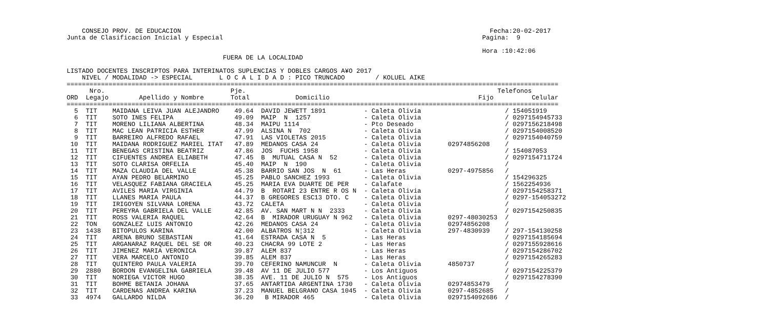CONSEJO PROV. DE EDUCACION                                                                                 Fecha:20-02-2017
Junta de Clasificacion Inicial y Especial                                                                    Pagina:  9

                                                                                                             Hora :10:42:06
                                         FUERA DE LA LOCALIDAD

LISTADO DOCENTES INSCRIPTOS PARA INTERINATOS SUPLENCIAS Y DOBLES CARGOS A¥O 2017
    NIVEL / MODALIDAD -> ESPECIAL       L O C A L I D A D : PICO TRUNCADO        / KOLUEL AIKE
=================================================================================================================================
      Nro.                                 Pje.                                                                  Telefonos
ORD  Legajo        Apellido y Nombre       Total            Domicilio                                       Fijo          Celular
=================================================================================================================================
  5  TIT    MAIDANA LEIVA JUAN ALEJANDRO    49.64  DAVID JEWETT 1891          - Caleta Olivia                      / 154051919
  6  TIT    SOTO INES FELIPA                49.09  MAIP  N  1257              - Caleta Olivia                      / 0297154945733
  7  TIT    MORENO LILIANA ALBERTINA        48.34  MAIPU 1114                 - Pto Deseado                        / 0297156218498
  8  TIT    MAC LEAN PATRICIA ESTHER        47.99  ALSINA N  702              - Caleta Olivia                      / 0297154008520
  9  TIT    BARREIRO ALFREDO RAFAEL         47.91  LAS VIOLETAS 2015          - Caleta Olivia                      / 0297154040759
 10  TIT    MAIDANA RODRIGUEZ MARIEL ITAT   47.89  MEDANOS CASA 24            - Caleta Olivia       02974856208    /
 11  TIT    BENEGAS CRISTINA BEATRIZ        47.86  JOS  FUCHS 1958            - Caleta Olivia                      / 154087053
 12  TIT    CIFUENTES ANDREA ELIABETH       47.45  B  MUTUAL CASA N  52       - Caleta Olivia                      / 0297154711724
 13  TIT    SOTO CLARISA ORFELIA            45.40  MAIP  N  190               - Caleta Olivia                      /
 14  TIT    MAZA CLAUDIA DEL VALLE          45.38  BARRIO SAN JOS  N  61      - Las Heras           0297-4975856   /
 15  TIT    AYAN PEDRO BELARMINO            45.25  PABLO SANCHEZ 1993         - Caleta Olivia                      / 154296325
 16  TIT    VELASQUEZ FABIANA GRACIELA      45.25  MARIA EVA DUARTE DE PER    - Calafate                           / 1562254936
 17  TIT    AVILES MARIA VIRGINIA           44.79  B  ROTARI 23 ENTRE R OS N  - Caleta Olivia                      / 0297154258371
 18  TIT    LLANES MARIA PAULA              44.37  B GREGORES ESC13 DTO. C    - Caleta Olivia                      / 0297-154053272
 19  TIT    IRIGOYEN SILVANA LORENA         43.72  CALETA                     - Caleta Olivia                      /
 20  TIT    PEREYRA GABRIELA DEL VALLE      42.85  AV. SAN MART N N  2333     - Caleta Olivia                      / 0297154250835
 21  TIT    ROSS VALERIA RAQUEL             42.64  B  MIRADOR URUGUAY N 962   - Caleta Olivia       0297-48030253  /
 22  TON    GONZALEZ LUIS ANTONIO           42.26  MEDANOS CASA 24            - Caleta Olivia       02974856208    /
 23  1438   BITOPULOS KARINA                42.00  ALBATROS N¦312             - Caleta Olivia       297-4830939    / 297-154130258
 24  TIT    ARENA BRUNO SEBASTIAN           41.64  ESTRADA CASA N  5          - Las Heras                          / 0297154185694
 25  TIT    ARGANARAZ RAQUEL DEL SE OR      40.23  CHACRA 99 LOTE 2           - Las Heras                          / 0297155928616
 26  TIT    JIMENEZ MARIA VERONICA          39.87  ALEM 837                   - Las Heras                          / 0297154286702
 27  TIT    VERA MARCELO ANTONIO            39.85  ALEM 837                   - Las Heras                          / 0297154265283
 28  TIT    QUINTERO PAULA VALERIA          39.70  CEFERINO NAMUNCUR  N       - Caleta Olivia       4850737        /
 29  2880   BORDON EVANGELINA GABRIELA      39.48  AV 11 DE JULIO 577         - Los Antiguos                       / 0297154225379
 30  TIT    NORIEGA VICTOR HUGO             38.35  AVE. 11 DE JULIO N  575    - Los Antiguos                       / 0297154278390
 31  TIT    BOHME BETANIA JOHANA            37.65  ANTARTIDA ARGENTINA 1730   - Caleta Olivia       02974853479    /
 32  TIT    CARDENAS ANDREA KARINA          37.23  MANUEL BELGRANO CASA 1045  - Caleta Olivia       0297-4852685   /
 33  4974   GALLARDO NILDA                  36.20   B MIRADOR 465             - Caleta Olivia       0297154092686  /